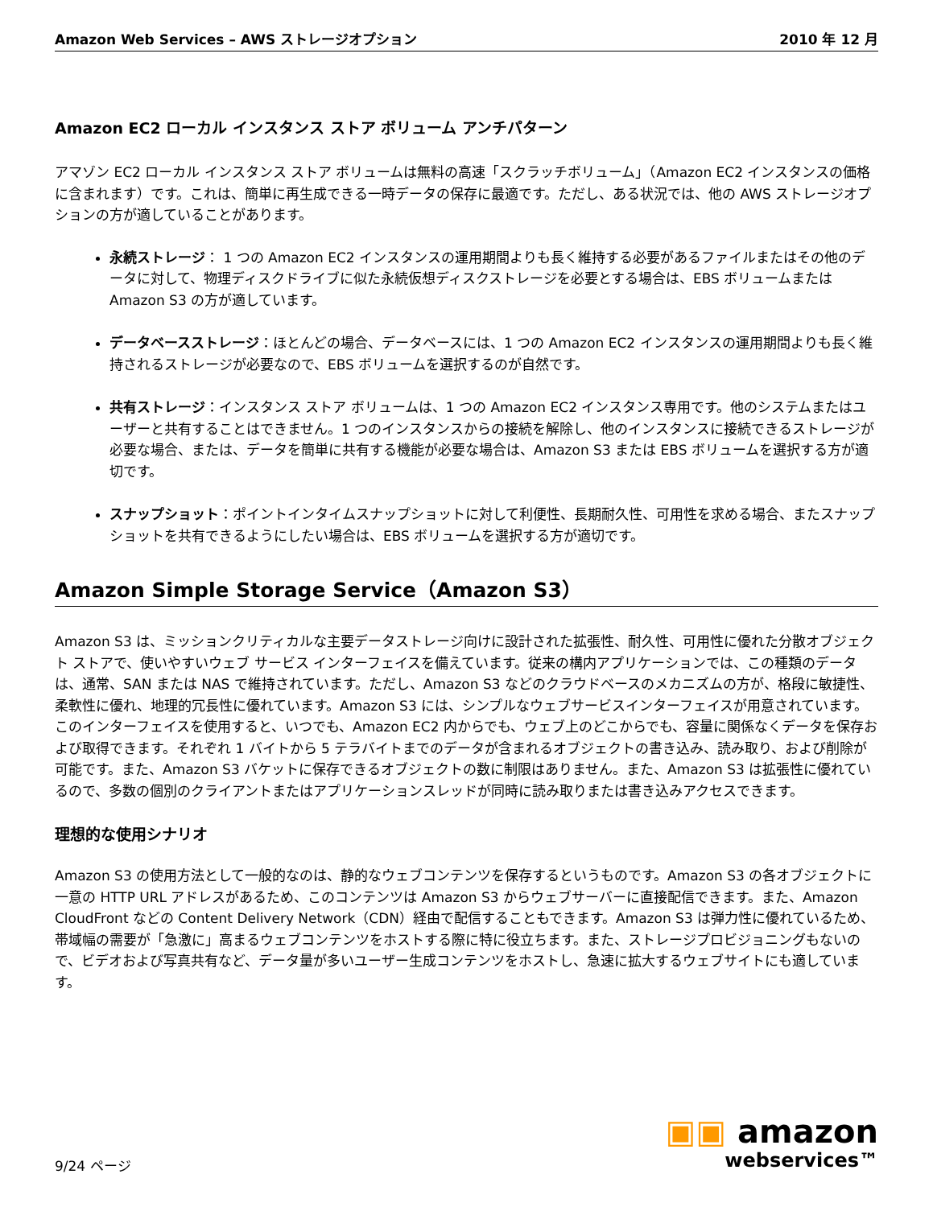Amazon Web Services – AWS ストレージオプション 2010 年 12 月
Amazon EC2 ローカル インスタンス ストア ボリューム アンチパターン
アマゾン EC2 ローカル インスタンス ストア ボリュームは無料の高速「スクラッチボリューム」（Amazon EC2 インスタンスの価格に含まれます）です。これは、簡単に再生成できる一時データの保存に最適です。ただし、ある状況では、他の AWS ストレージオプションの方が適していることがあります。
永続ストレージ： 1 つの Amazon EC2 インスタンスの運用期間よりも長く維持する必要があるファイルまたはその他のデータに対して、物理ディスクドライブに似た永続仮想ディスクストレージを必要とする場合は、EBS ボリュームまたは Amazon S3 の方が適しています。
データベースストレージ：ほとんどの場合、データベースには、1 つの Amazon EC2 インスタンスの運用期間よりも長く維持されるストレージが必要なので、EBS ボリュームを選択するのが自然です。
共有ストレージ：インスタンス ストア ボリュームは、1 つの Amazon EC2 インスタンス専用です。他のシステムまたはユーザーと共有することはできません。1 つのインスタンスからの接続を解除し、他のインスタンスに接続できるストレージが必要な場合、または、データを簡単に共有する機能が必要な場合は、Amazon S3 または EBS ボリュームを選択する方が適切です。
スナップショット：ポイントインタイムスナップショットに対して利便性、長期耐久性、可用性を求める場合、またスナップショットを共有できるようにしたい場合は、EBS ボリュームを選択する方が適切です。
Amazon Simple Storage Service（Amazon S3）
Amazon S3 は、ミッションクリティカルな主要データストレージ向けに設計された拡張性、耐久性、可用性に優れた分散オブジェクト ストアで、使いやすいウェブ サービス インターフェイスを備えています。従来の構内アプリケーションでは、この種類のデータは、通常、SAN または NAS で維持されています。ただし、Amazon S3 などのクラウドベースのメカニズムの方が、格段に敏捷性、柔軟性に優れ、地理的冗長性に優れています。Amazon S3 には、シンプルなウェブサービスインターフェイスが用意されています。このインターフェイスを使用すると、いつでも、Amazon EC2 内からでも、ウェブ上のどこからでも、容量に関係なくデータを保存および取得できます。それぞれ 1 バイトから 5 テラバイトまでのデータが含まれるオブジェクトの書き込み、読み取り、および削除が可能です。また、Amazon S3 バケットに保存できるオブジェクトの数に制限はありません。また、Amazon S3 は拡張性に優れているので、多数の個別のクライアントまたはアプリケーションスレッドが同時に読み取りまたは書き込みアクセスできます。
理想的な使用シナリオ
Amazon S3 の使用方法として一般的なのは、静的なウェブコンテンツを保存するというものです。Amazon S3 の各オブジェクトに一意の HTTP URL アドレスがあるため、このコンテンツは Amazon S3 からウェブサーバーに直接配信できます。また、Amazon CloudFront などの Content Delivery Network（CDN）経由で配信することもできます。Amazon S3 は弾力性に優れているため、帯域幅の需要が「急激に」高まるウェブコンテンツをホストする際に特に役立ちます。また、ストレージプロビジョニングもないので、ビデオおよび写真共有など、データ量が多いユーザー生成コンテンツをホストし、急速に拡大するウェブサイトにも適しています。
9/24 ページ
▣▣ amazon
webservices™